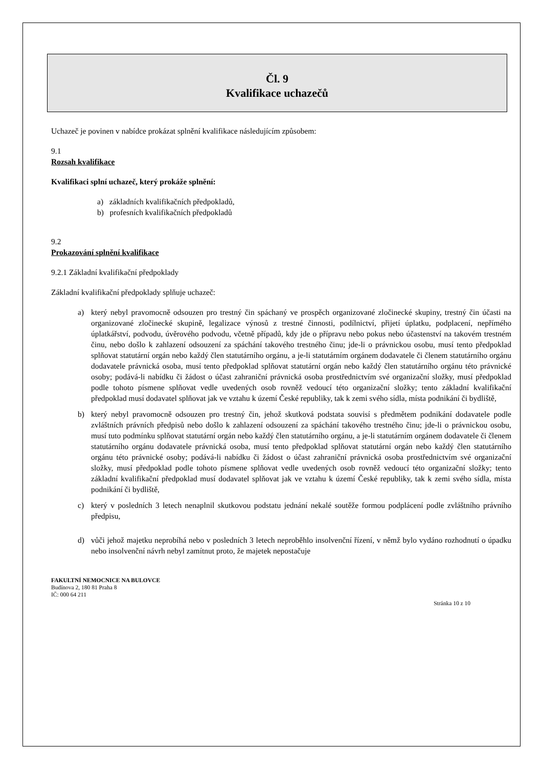Čl. 9
Kvalifikace uchazečů
Uchazeč je povinen v nabídce prokázat splnění kvalifikace následujícím způsobem:
9.1
Rozsah kvalifikace
Kvalifikaci splní uchazeč, který prokáže splnění:
a) základních kvalifikačních předpokladů,
b) profesních kvalifikačních předpokladů
9.2
Prokazování splnění kvalifikace
9.2.1 Základní kvalifikační předpoklady
Základní kvalifikační předpoklady splňuje uchazeč:
a) který nebyl pravomocně odsouzen pro trestný čin spáchaný ve prospěch organizované zločinecké skupiny, trestný čin účasti na organizované zločinecké skupině, legalizace výnosů z trestné činnosti, podílnictví, přijetí úplatku, podplacení, nepřímého úplatkářství, podvodu, úvěrového podvodu, včetně případů, kdy jde o přípravu nebo pokus nebo účastenství na takovém trestném činu, nebo došlo k zahlazení odsouzení za spáchání takového trestného činu; jde-li o právnickou osobu, musí tento předpoklad splňovat statutární orgán nebo každý člen statutárního orgánu, a je-li statutárním orgánem dodavatele či členem statutárního orgánu dodavatele právnická osoba, musí tento předpoklad splňovat statutární orgán nebo každý člen statutárního orgánu této právnické osoby; podává-li nabídku či žádost o účast zahraniční právnická osoba prostřednictvím své organizační složky, musí předpoklad podle tohoto písmene splňovat vedle uvedených osob rovněž vedoucí této organizační složky; tento základní kvalifikační předpoklad musí dodavatel splňovat jak ve vztahu k území České republiky, tak k zemi svého sídla, místa podnikání či bydliště,
b) který nebyl pravomocně odsouzen pro trestný čin, jehož skutková podstata souvisí s předmětem podnikání dodavatele podle zvláštních právních předpisů nebo došlo k zahlazení odsouzení za spáchání takového trestného činu; jde-li o právnickou osobu, musí tuto podmínku splňovat statutární orgán nebo každý člen statutárního orgánu, a je-li statutárním orgánem dodavatele či členem statutárního orgánu dodavatele právnická osoba, musí tento předpoklad splňovat statutární orgán nebo každý člen statutárního orgánu této právnické osoby; podává-li nabídku či žádost o účast zahraniční právnická osoba prostřednictvím své organizační složky, musí předpoklad podle tohoto písmene splňovat vedle uvedených osob rovněž vedoucí této organizační složky; tento základní kvalifikační předpoklad musí dodavatel splňovat jak ve vztahu k území České republiky, tak k zemi svého sídla, místa podnikání či bydliště,
c) který v posledních 3 letech nenaplnil skutkovou podstatu jednání nekalé soutěže formou podplácení podle zvláštního právního předpisu,
d) vůči jehož majetku neprobíhá nebo v posledních 3 letech neproběhlo insolvenční řízení, v němž bylo vydáno rozhodnutí o úpadku nebo insolvenční návrh nebyl zamítnut proto, že majetek nepostačuje
FAKULTNÍ NEMOCNICE NA BULOVCE
Budínova 2, 180 81 Praha 8
IČ: 000 64 211
Stránka 10 z 10